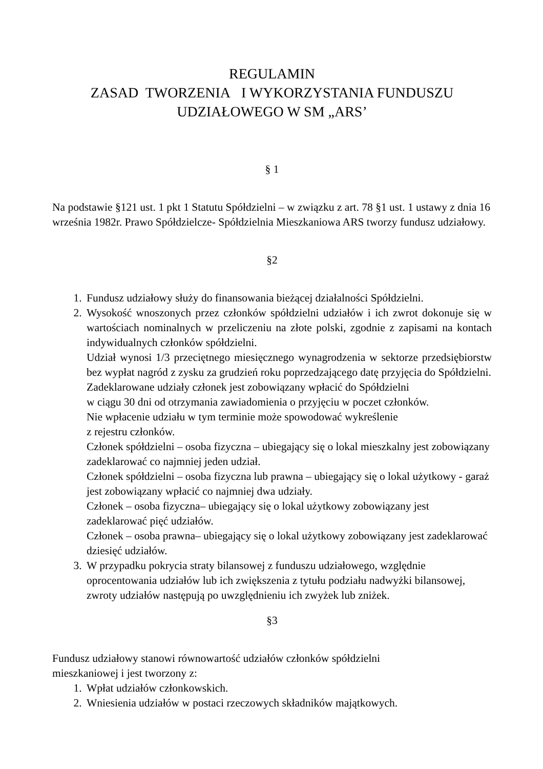REGULAMIN
ZASAD TWORZENIA I WYKORZYSTANIA FUNDUSZU
UDZIAŁOWEGO W SM „ARS’
§ 1
Na podstawie §121 ust. 1 pkt 1 Statutu Spółdzielni – w związku z art. 78 §1 ust. 1 ustawy z dnia 16 września 1982r. Prawo Spółdzielcze- Spółdzielnia Mieszkaniowa ARS tworzy fundusz udziałowy.
§2
1. Fundusz udziałowy służy do finansowania bieżącej działalności Spółdzielni.
2. Wysokość wnoszonych przez członków spółdzielni udziałów i ich zwrot dokonuje się w wartościach nominalnych w przeliczeniu na złote polski, zgodnie z zapisami na kontach indywidualnych członków spółdzielni.
Udział wynosi 1/3 przeciętnego miesięcznego wynagrodzenia w sektorze przedsiębiorstw bez wypłat nagród z zysku za grudzień roku poprzedzającego datę przyjęcia do Spółdzielni.
Zadeklarowane udziały członek jest zobowiązany wpłacić do Spółdzielni
w ciągu 30 dni od otrzymania zawiadomienia o przyjęciu w poczet członków.
Nie wpłacenie udziału w tym terminie może spowodować wykreślenie
z rejestru członków.
Członek spółdzielni – osoba fizyczna – ubiegający się o lokal mieszkalny jest zobowiązany zadeklarować co najmniej jeden udział.
Członek spółdzielni – osoba fizyczna lub prawna – ubiegający się o lokal użytkowy - garaż jest zobowiązany wpłacić co najmniej dwa udziały.
Członek – osoba fizyczna– ubiegający się o lokal użytkowy zobowiązany jest zadeklarować pięć udziałów.
Członek – osoba prawna– ubiegający się o lokal użytkowy zobowiązany jest zadeklarować dziesięć udziałów.
3. W przypadku pokrycia straty bilansowej z funduszu udziałowego, względnie oprocentowania udziałów lub ich zwiększenia z tytułu podziału nadwyżki bilansowej, zwroty udziałów następują po uwzględnieniu ich zwyżek lub zniżek.
§3
Fundusz udziałowy stanowi równowartość udziałów członków spółdzielni
mieszkaniowej i jest tworzony z:
1. Wpłat udziałów członkowskich.
2. Wniesienia udziałów w postaci rzeczowych składników majątkowych.